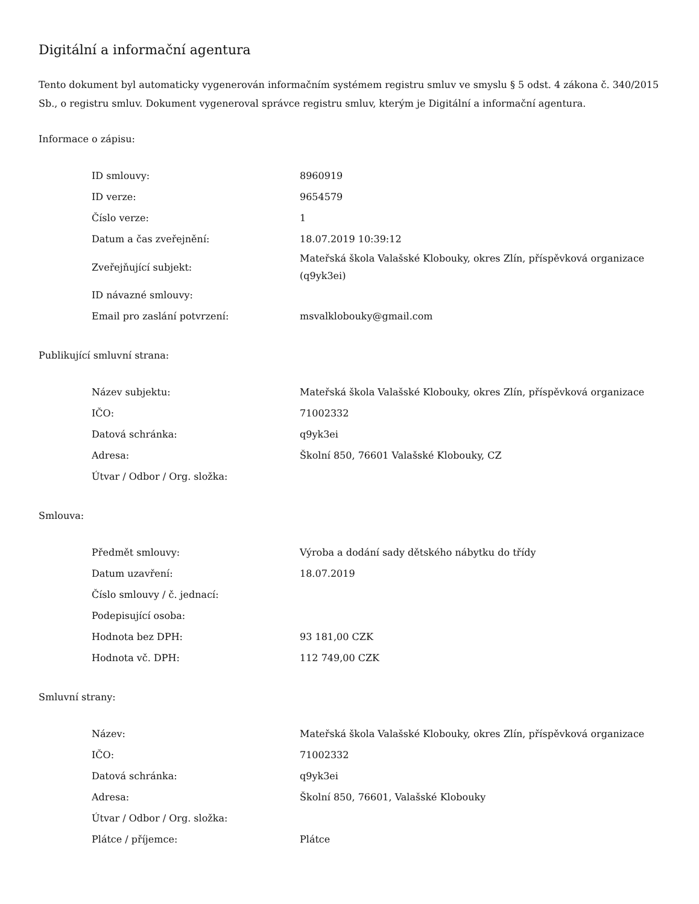Digitální a informační agentura
Tento dokument byl automaticky vygenerován informačním systémem registru smluv ve smyslu § 5 odst. 4 zákona č. 340/2015 Sb., o registru smluv. Dokument vygeneroval správce registru smluv, kterým je Digitální a informační agentura.
Informace o zápisu:
| ID smlouvy: | 8960919 |
| ID verze: | 9654579 |
| Číslo verze: | 1 |
| Datum a čas zveřejnění: | 18.07.2019 10:39:12 |
| Zveřejňující subjekt: | Mateřská škola Valašské Klobouky, okres Zlín, příspěvková organizace (q9yk3ei) |
| ID návazné smlouvy: | |
| Email pro zaslání potvrzení: | msvalklobouky@gmail.com |
Publikující smluvní strana:
| Název subjektu: | Mateřská škola Valašské Klobouky, okres Zlín, příspěvková organizace |
| IČO: | 71002332 |
| Datová schránka: | q9yk3ei |
| Adresa: | Školní 850, 76601 Valašské Klobouky, CZ |
| Útvar / Odbor / Org. složka: | |
Smlouva:
| Předmět smlouvy: | Výroba a dodání sady dětského nábytku do třídy |
| Datum uzavření: | 18.07.2019 |
| Číslo smlouvy / č. jednací: | |
| Podepisující osoba: | |
| Hodnota bez DPH: | 93 181,00 CZK |
| Hodnota vč. DPH: | 112 749,00 CZK |
Smluvní strany:
| Název: | Mateřská škola Valašské Klobouky, okres Zlín, příspěvková organizace |
| IČO: | 71002332 |
| Datová schránka: | q9yk3ei |
| Adresa: | Školní 850, 76601, Valašské Klobouky |
| Útvar / Odbor / Org. složka: | |
| Plátce / příjemce: | Plátce |